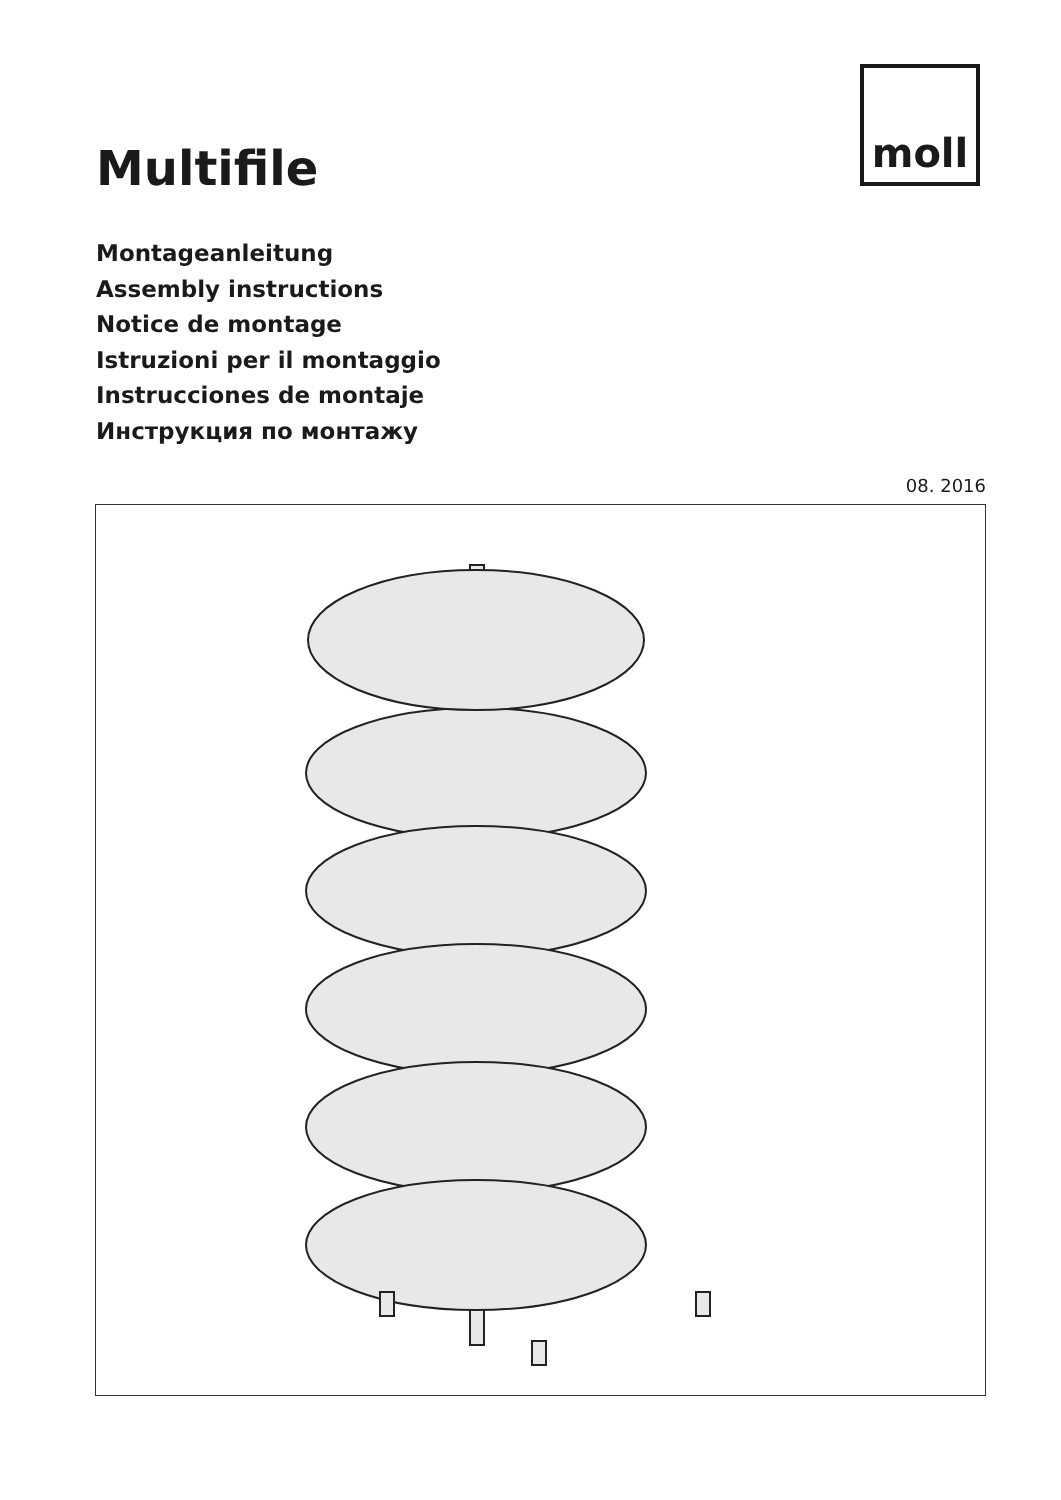moll
Multifile
Montageanleitung
Assembly instructions
Notice de montage
Istruzioni per il montaggio
Instrucciones de montaje
Инструкция по монтажу
08. 2016